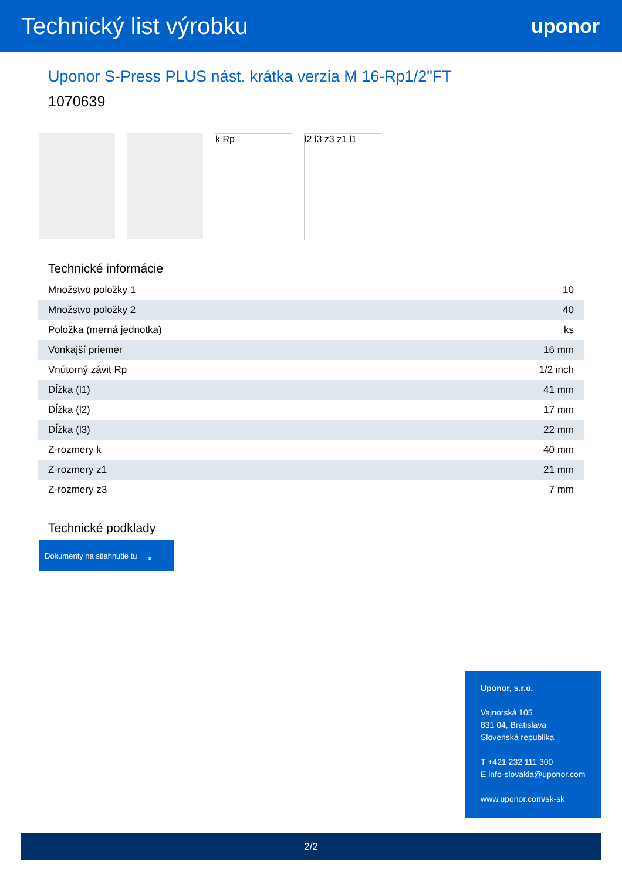Technický list výrobku
uponor
Uponor S-Press PLUS nást. krátka verzia M 16-Rp1/2"FT
1070639
k Rp l2 l3 z3 z1 l1
Technické informácie
| Množstvo položky 1 | 10 |
| Množstvo položky 2 | 40 |
| Položka (merná jednotka) | ks |
| Vonkajší priemer | 16 mm |
| Vnútorný závit Rp | 1/2 inch |
| Dĺžka (l1) | 41 mm |
| Dĺžka (l2) | 17 mm |
| Dĺžka (l3) | 22 mm |
| Z-rozmery k | 40 mm |
| Z-rozmery z1 | 21 mm |
| Z-rozmery z3 | 7 mm |
Technické podklady
Dokumenty na stiahnutie tu ⤓
Uponor, s.r.o.
Vajnorská 105
831 04, Bratislava
Slovenská republika
T +421 232 111 300
E info-slovakia@uponor.com
www.uponor.com/sk-sk
2/2